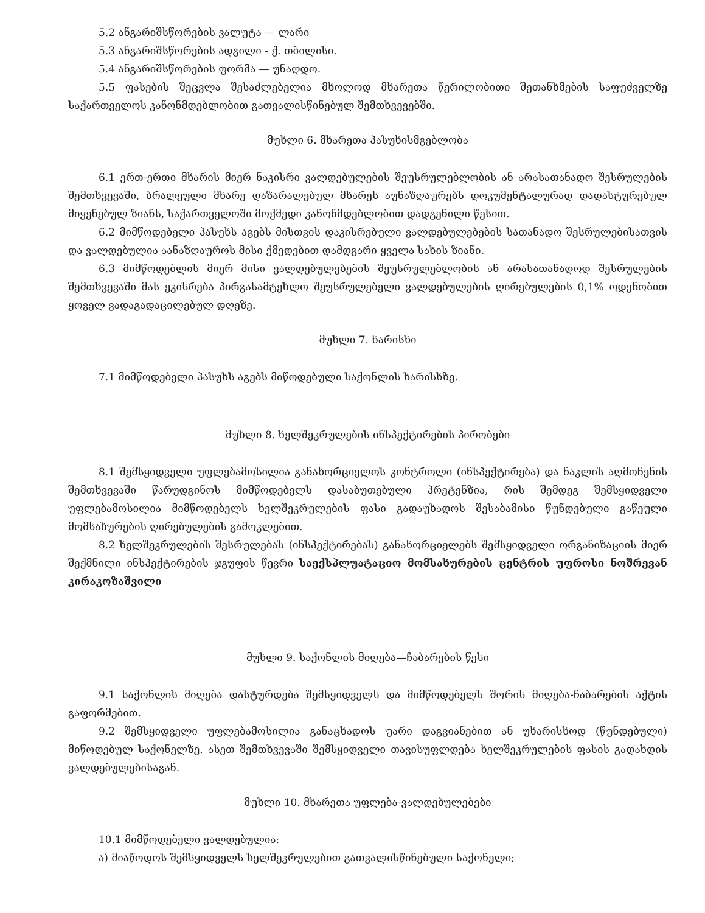5.2 ანგარიშსწორების ვალუტა — ლარი
5.3 ანგარიშსწორების ადგილი - ქ. თბილისი.
5.4 ანგარიშსწორების ფორმა — უნაღდო.
5.5 ფასების შეცვლა შესაძლებელია მხოლოდ მხარეთა წერილობითი შეთანხმების საფუძველზე საქართველოს კანონმდებლობით გათვალისწინებულ შემთხვევებში.
მუხლი 6. მხარეთა პასუხისმგებლობა
6.1 ერთ-ერთი მხარის მიერ ნაკისრი ვალდებულების შეუსრულებლობის ან არასათანადო შესრულების შემთხვევაში, ბრალეული მხარე დაზარალებულ მხარეს აუნაზღაურებს დოკუმენტალურად დადასტურებულ მიყენებულ ზიანს, საქართველოში მოქმედი კანონმდებლობით დადგენილი წესით.
6.2 მიმწოდებელი პასუხს აგებს მისთვის დაკისრებული ვალდებულებების სათანადო შესრულებისათვის და ვალდებულია აანაზღაუროს მისი ქმედებით დამდგარი ყველა სახის ზიანი.
6.3 მიმწოდებლის მიერ მისი ვალდებულებების შეუსრულებლობის ან არასათანადოდ შესრულების შემთხვევაში მას ეკისრება პირგასამტეხლო შეუსრულებელი ვალდებულების ღირებულების 0,1% ოდენობით ყოველ ვადაგადაცილებულ დღეზე.
მუხლი 7. ხარისხი
7.1 მიმწოდებელი პასუხს აგებს მიწოდებული საქონლის ხარისხზე.
მუხლი 8. ხელშეკრულების ინსპექტირების პირობები
8.1 შემსყიდველი უფლებამოსილია განახორციელოს კონტროლი (ინსპექტირება) და ნაკლის აღმოჩენის შემთხვევაში წარუდგინოს მიმწოდებელს დასაბუთებული პრეტენზია, რის შემდეგ შემსყიდველი უფლებამოსილია მიმწოდებელს ხელშეკრულების ფასი გადაუხადოს შესაბამისი წუნდებული გაწეული მომსახურების ღირებულების გამოკლებით.
8.2 ხელშეკრულების შესრულებას (ინსპექტირებას) განახორციელებს შემსყიდველი ორგანიზაციის მიერ შექმნილი ინსპექტირების ჯგუფის წევრი საექსპლუატაციო მომსახურების ცენტრის უფროსი ნოშრევან კირაკოზაშვილი
მუხლი 9. საქონლის მიღება—ჩაბარების წესი
9.1 საქონლის მიღება დასტურდება შემსყიდველს და მიმწოდებელს შორის მიღება-ჩაბარების აქტის გაფორმებით.
9.2 შემსყიდველი უფლებამოსილია განაცხადოს უარი დაგვიანებით ან უხარისხოდ (წუნდებული) მიწოდებულ საქონელზე. ასეთ შემთხვევაში შემსყიდველი თავისუფლდება ხელშეკრულების ფასის გადახდის ვალდებულებისაგან.
მუხლი 10. მხარეთა უფლება-ვალდებულებები
10.1 მიმწოდებელი ვალდებულია:
ა) მიაწოდოს შემსყიდველს ხელშეკრულებით გათვალისწინებული საქონელი;